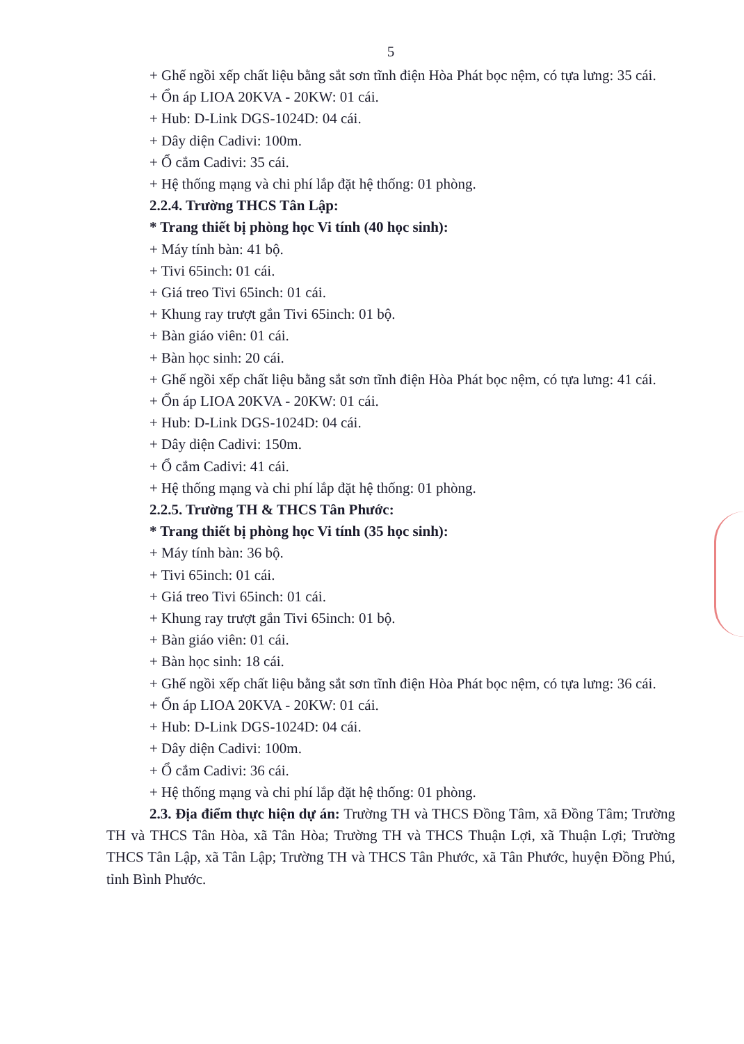5
+ Ghế ngồi xếp chất liệu bằng sắt sơn tĩnh điện Hòa Phát bọc nệm, có tựa lưng: 35 cái.
+ Ổn áp LIOA 20KVA - 20KW: 01 cái.
+ Hub: D-Link DGS-1024D: 04 cái.
+ Dây diện Cadivi: 100m.
+ Ổ cắm Cadivi: 35 cái.
+ Hệ thống mạng và chi phí lắp đặt hệ thống: 01 phòng.
2.2.4. Trường THCS Tân Lập:
* Trang thiết bị phòng học Vi tính (40 học sinh):
+ Máy tính bàn: 41 bộ.
+ Tivi 65inch: 01 cái.
+ Giá treo Tivi 65inch: 01 cái.
+ Khung ray trượt gắn Tivi 65inch: 01 bộ.
+ Bàn giáo viên: 01 cái.
+ Bàn học sinh: 20 cái.
+ Ghế ngồi xếp chất liệu bằng sắt sơn tĩnh điện Hòa Phát bọc nệm, có tựa lưng: 41 cái.
+ Ổn áp LIOA 20KVA - 20KW: 01 cái.
+ Hub: D-Link DGS-1024D: 04 cái.
+ Dây diện Cadivi: 150m.
+ Ổ cắm Cadivi: 41 cái.
+ Hệ thống mạng và chi phí lắp đặt hệ thống: 01 phòng.
2.2.5. Trường TH & THCS Tân Phước:
* Trang thiết bị phòng học Vi tính (35 học sinh):
+ Máy tính bàn: 36 bộ.
+ Tivi 65inch: 01 cái.
+ Giá treo Tivi 65inch: 01 cái.
+ Khung ray trượt gắn Tivi 65inch: 01 bộ.
+ Bàn giáo viên: 01 cái.
+ Bàn học sinh: 18 cái.
+ Ghế ngồi xếp chất liệu bằng sắt sơn tĩnh điện Hòa Phát bọc nệm, có tựa lưng: 36 cái.
+ Ổn áp LIOA 20KVA - 20KW: 01 cái.
+ Hub: D-Link DGS-1024D: 04 cái.
+ Dây diện Cadivi: 100m.
+ Ổ cắm Cadivi: 36 cái.
+ Hệ thống mạng và chi phí lắp đặt hệ thống: 01 phòng.
2.3. Địa điểm thực hiện dự án: Trường TH và THCS Đồng Tâm, xã Đồng Tâm; Trường TH và THCS Tân Hòa, xã Tân Hòa; Trường TH và THCS Thuận Lợi, xã Thuận Lợi; Trường THCS Tân Lập, xã Tân Lập; Trường TH và THCS Tân Phước, xã Tân Phước, huyện Đồng Phú, tỉnh Bình Phước.